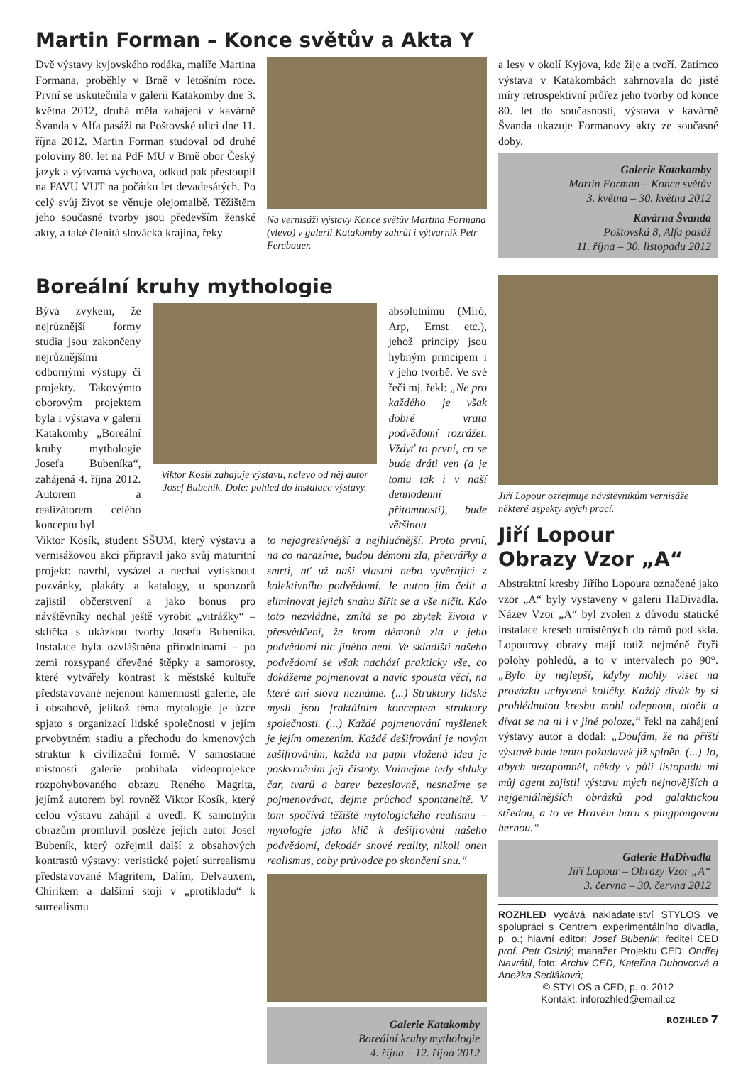Martin Forman – Konce světův a Akta Y
Dvě výstavy kyjovského rodáka, malíře Martina Formana, proběhly v Brně v letošním roce. První se uskutečnila v galerii Katakomby dne 3. května 2012, druhá měla zahájení v kavárně Švanda v Alfa pasáži na Poštovské ulici dne 11. října 2012. Martin Forman studoval od druhé poloviny 80. let na PdF MU v Brně obor Český jazyk a výtvarná výchova, odkud pak přestoupil na FAVU VUT na počátku let devadesátých. Po celý svůj život se věnuje olejomalbě. Těžištěm jeho současné tvorby jsou především ženské akty, a také členitá slovácká krajina, řeky
Na vernisáži výstavy Konce světův Martina Formana (vlevo) v galerii Katakomby zahrál i výtvarník Petr Ferebauer.
a lesy v okolí Kyjova, kde žije a tvoří. Zatímco výstava v Katakombách zahrnovala do jisté míry retrospektivní průřez jeho tvorby od konce 80. let do současnosti, výstava v kavárně Švanda ukazuje Formanovy akty ze současné doby.
Galerie Katakomby
Martin Forman – Konce světův
3. května – 30. května 2012
Kavárna Švanda
Poštovská 8, Alfa pasáž
11. října – 30. listopadu 2012
Boreální kruhy mythologie
Bývá zvykem, že nejrůznější formy studia jsou zakončeny nejrůznějšími odbornými výstupy či projekty. Takovýmto oborovým projektem byla i výstava v galerii Katakomby „Boreální kruhy mythologie Josefa Bubeníka“, zahájená 4. října 2012. Autorem a realizátorem celého konceptu byl
Viktor Kosík zahajuje výstavu, nalevo od něj autor Josef Bubeník. Dole: pohled do instalace výstavy.
absolutnímu (Miró, Arp, Ernst etc.), jehož principy jsou hybným principem i v jeho tvorbě. Ve své řeči mj. řekl: „Ne pro každého je však dobré vrata podvědomí rozrážet. Vždyť to první, co se bude dráti ven (a je tomu tak i v naší dennodenní přítomnosti), bude většinou
Viktor Kosík, student SŠUM, který výstavu a vernisážovou akci připravil jako svůj maturitní projekt: navrhl, vysázel a nechal vytisknout pozvánky, plakáty a katalogy, u sponzorů zajistil občerstvení a jako bonus pro návštěvníky nechal ještě vyrobit „vitrážky“ – sklíčka s ukázkou tvorby Josefa Bubeníka. Instalace byla ozvláštněna přírodninami – po zemi rozsypané dřevěné štěpky a samorosty, které vytvářely kontrast k městské kultuře představované nejenom kamenností galerie, ale i obsahově, jelikož téma mytologie je úzce spjato s organizací lidské společnosti v jejím prvobytném stadiu a přechodu do kmenových struktur k civilizační formě. V samostatné místnosti galerie probíhala videoprojekce rozpohybovaného obrazu Reného Magrita, jejímž autorem byl rovněž Viktor Kosík, který celou výstavu zahájil a uvedl. K samotným obrazům promluvil posléze jejich autor Josef Bubeník, který ozřejmil další z obsahových kontrastů výstavy: veristické pojetí surrealismu představované Magritem, Dalím, Delvauxem, Chirikem a dalšími stojí v „protikladu“ k surrealismu
to nejagresívnější a nejhlučnější. Proto první, na co narazíme, budou démoni zla, přetvářky a smrti, ať už naši vlastní nebo vyvěrající z kolektivního podvědomí. Je nutno jim čelit a eliminovat jejich snahu šířit se a vše ničit. Kdo toto nezvládne, zmítá se po zbytek života v přesvědčení, že krom démonů zla v jeho podvědomí nic jiného není. Ve skladišti našeho podvědomí se však nachází prakticky vše, co dokážeme pojmenovat a navíc spousta věcí, na které ani slova neznáme. (...) Struktury lidské mysli jsou fraktálním konceptem struktury společnosti. (...) Každé pojmenování myšlenek je jejím omezením. Každé dešifrování je novým zašifrováním, každá na papír vložená idea je poskvrněním její čistoty. Vnímejme tedy shluky čar, tvarů a barev bezeslovně, nesnažme se pojmenovávat, dejme průchod spontaneitě. V tom spočívá těžiště mytologického realismu – mytologie jako klíč k dešifrování našeho podvědomí, dekodér snové reality, nikoli onen realismus, coby průvodce po skončení snu.“
Galerie Katakomby
Boreální kruhy mythologie
4. října – 12. října 2012
Jiří Lopour ozřejmuje návštěvníkům vernisáže některé aspekty svých prací.
Jiří Lopour
Obrazy Vzor „A“
Abstraktní kresby Jiřího Lopoura označené jako vzor „A“ byly vystaveny v galerii HaDivadla. Název Vzor „A“ byl zvolen z důvodu statické instalace kreseb umístěných do rámů pod skla. Lopourovy obrazy mají totiž nejméně čtyři polohy pohledů, a to v intervalech po 90°. „Bylo by nejlepší, kdyby mohly viset na provázku uchycené kolíčky. Každý divák by si prohlédnutou kresbu mohl odepnout, otočit a dívat se na ni i v jiné poloze,“ řekl na zahájení výstavy autor a dodal: „Doufám, že na příští výstavě bude tento požadavek již splněn. (...) Jo, abych nezapomněl, někdy v půli listopadu mi můj agent zajistil výstavu mých nejnovějších a nejgeniálnějších obrázků pod galaktickou středou, a to ve Hravém baru s pingpongovou hernou.“
Galerie HaDivadla
Jiří Lopour – Obrazy Vzor „A“
3. června – 30. června 2012
ROZHLED vydává nakladatelství STYLOS ve spolupráci s Centrem experimentálního divadla, p. o.; hlavní editor: Josef Bubeník; ředitel CED prof. Petr Oslzlý; manažer Projektu CED: Ondřej Navrátil, foto: Archiv CED, Kateřina Dubovcová a Anežka Sedláková;
© STYLOS a CED, p. o. 2012
Kontakt: inforozhled@email.cz
ROZHLED 7